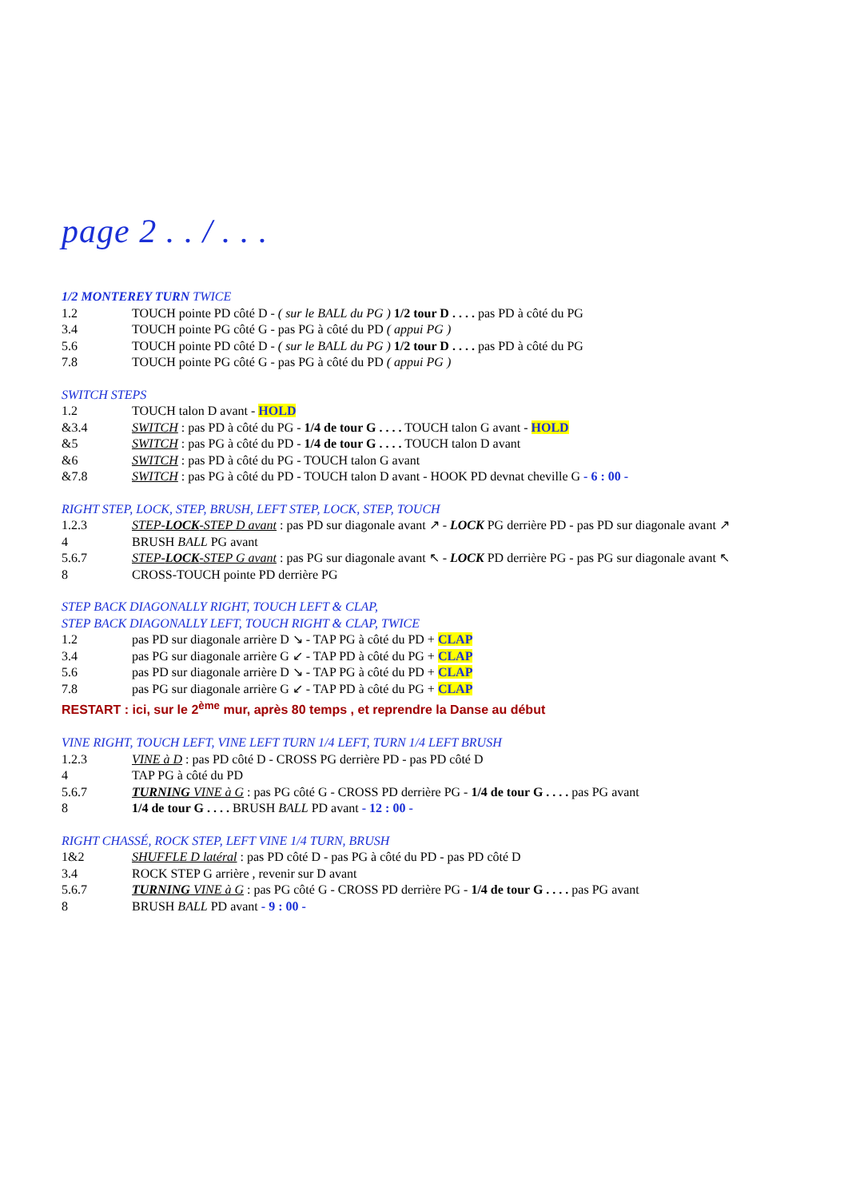page 2 . . / . . .
1/2 MONTEREY TURN TWICE
1.2 TOUCH pointe PD côté D - ( sur le BALL du PG ) 1/2 tour D . . . . pas PD à côté du PG
3.4 TOUCH pointe PG côté G - pas PG à côté du PD ( appui PG )
5.6 TOUCH pointe PD côté D - ( sur le BALL du PG ) 1/2 tour D . . . . pas PD à côté du PG
7.8 TOUCH pointe PG côté G - pas PG à côté du PD ( appui PG )
SWITCH STEPS
1.2 TOUCH talon D avant - HOLD
&3.4 SWITCH : pas PD à côté du PG - 1/4 de tour G . . . . TOUCH talon G avant - HOLD
&5 SWITCH : pas PG à côté du PD - 1/4 de tour G . . . . TOUCH talon D avant
&6 SWITCH : pas PD à côté du PG - TOUCH talon G avant
&7.8 SWITCH : pas PG à côté du PD - TOUCH talon D avant - HOOK PD devnat cheville G - 6 : 00 -
RIGHT STEP, LOCK, STEP, BRUSH, LEFT STEP, LOCK, STEP, TOUCH
1.2.3 STEP-LOCK-STEP D avant : pas PD sur diagonale avant ↗ - LOCK PG derrière PD - pas PD sur diagonale avant ↗
4 BRUSH BALL PG avant
5.6.7 STEP-LOCK-STEP G avant : pas PG sur diagonale avant ↖ - LOCK PD derrière PG - pas PG sur diagonale avant ↖
8 CROSS-TOUCH pointe PD derrière PG
STEP BACK DIAGONALLY RIGHT, TOUCH LEFT & CLAP,
STEP BACK DIAGONALLY LEFT, TOUCH RIGHT & CLAP, TWICE
1.2 pas PD sur diagonale arrière D ↘ - TAP PG à côté du PD + CLAP
3.4 pas PG sur diagonale arrière G ↙ - TAP PD à côté du PG + CLAP
5.6 pas PD sur diagonale arrière D ↘ - TAP PG à côté du PD + CLAP
7.8 pas PG sur diagonale arrière G ↙ - TAP PD à côté du PG + CLAP
RESTART : ici, sur le 2<sup>ème</sup> mur, après 80 temps , et reprendre la Danse au début
VINE RIGHT, TOUCH LEFT, VINE LEFT TURN 1/4 LEFT, TURN 1/4 LEFT BRUSH
1.2.3 VINE à D : pas PD côté D - CROSS PG derrière PD - pas PD côté D
4 TAP PG à côté du PD
5.6.7 TURNING VINE à G : pas PG côté G - CROSS PD derrière PG - 1/4 de tour G . . . . pas PG avant
8 1/4 de tour G . . . . BRUSH BALL PD avant - 12 : 00 -
RIGHT CHASSÉ, ROCK STEP, LEFT VINE 1/4 TURN, BRUSH
1&2 SHUFFLE D latéral : pas PD côté D - pas PG à côté du PD - pas PD côté D
3.4 ROCK STEP G arrière , revenir sur D avant
5.6.7 TURNING VINE à G : pas PG côté G - CROSS PD derrière PG - 1/4 de tour G . . . . pas PG avant
8 BRUSH BALL PD avant - 9 : 00 -